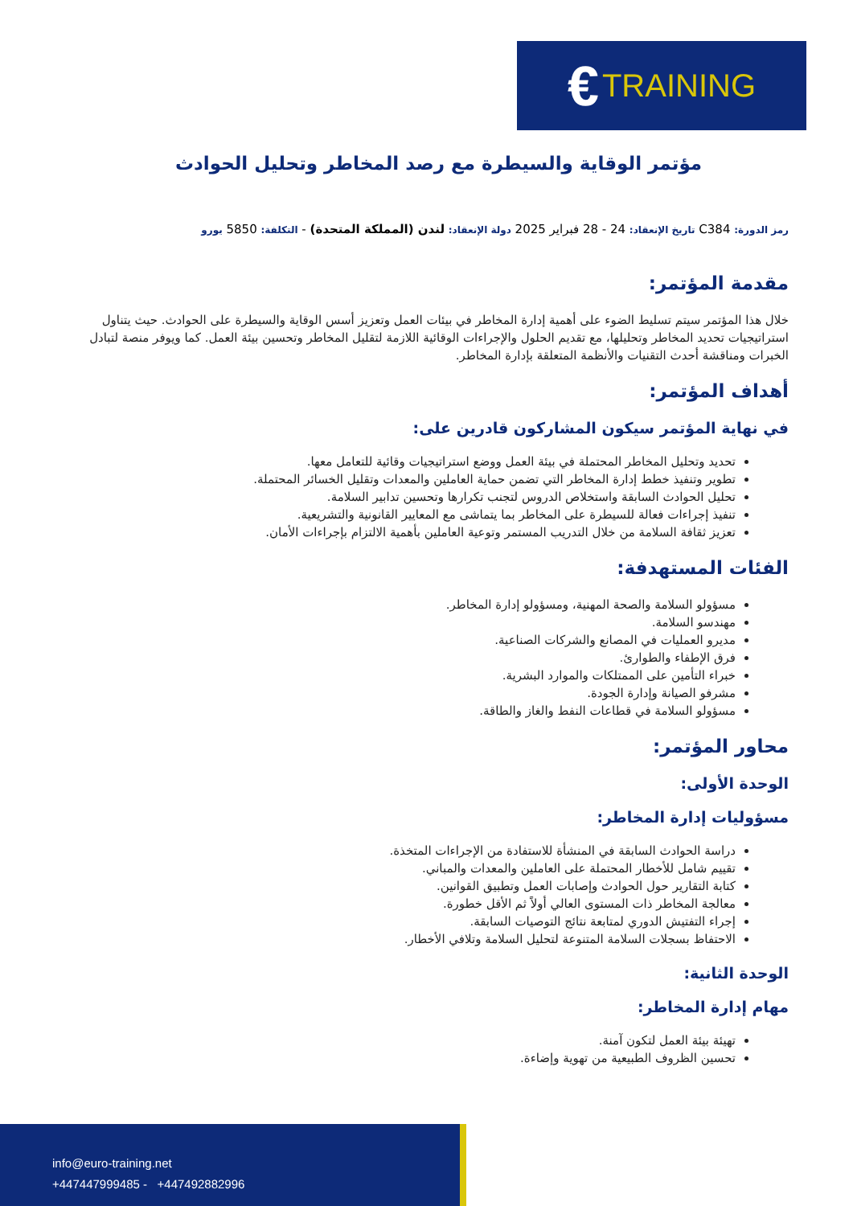€ TRAINING
مؤتمر الوقاية والسيطرة مع رصد المخاطر وتحليل الحوادث
رمز الدورة: C384 تاريخ الإنعقاد: 24 - 28 فبراير 2025 دولة الإنعقاد: لندن (المملكة المتحدة) - التكلفة: 5850 يورو
مقدمة المؤتمر:
خلال هذا المؤتمر سيتم تسليط الضوء على أهمية إدارة المخاطر في بيئات العمل وتعزيز أسس الوقاية والسيطرة على الحوادث. حيث يتناول استراتيجيات تحديد المخاطر وتحليلها، مع تقديم الحلول والإجراءات الوقائية اللازمة لتقليل المخاطر وتحسين بيئة العمل. كما ويوفر منصة لتبادل الخبرات ومناقشة أحدث التقنيات والأنظمة المتعلقة بإدارة المخاطر.
أهداف المؤتمر:
في نهاية المؤتمر سيكون المشاركون قادرين على:
تحديد وتحليل المخاطر المحتملة في بيئة العمل ووضع استراتيجيات وقائية للتعامل معها.
تطوير وتنفيذ خطط إدارة المخاطر التي تضمن حماية العاملين والمعدات وتقليل الخسائر المحتملة.
تحليل الحوادث السابقة واستخلاص الدروس لتجنب تكرارها وتحسين تدابير السلامة.
تنفيذ إجراءات فعالة للسيطرة على المخاطر بما يتماشى مع المعايير القانونية والتشريعية.
تعزيز ثقافة السلامة من خلال التدريب المستمر وتوعية العاملين بأهمية الالتزام بإجراءات الأمان.
الفئات المستهدفة:
مسؤولو السلامة والصحة المهنية، ومسؤولو إدارة المخاطر.
مهندسو السلامة.
مديرو العمليات في المصانع والشركات الصناعية.
فرق الإطفاء والطوارئ.
خبراء التأمين على الممتلكات والموارد البشرية.
مشرفو الصيانة وإدارة الجودة.
مسؤولو السلامة في قطاعات النفط والغاز والطاقة.
محاور المؤتمر:
الوحدة الأولى:
مسؤوليات إدارة المخاطر:
دراسة الحوادث السابقة في المنشأة للاستفادة من الإجراءات المتخذة.
تقييم شامل للأخطار المحتملة على العاملين والمعدات والمباني.
كتابة التقارير حول الحوادث وإصابات العمل وتطبيق القوانين.
معالجة المخاطر ذات المستوى العالي أولاً ثم الأقل خطورة.
إجراء التفتيش الدوري لمتابعة نتائج التوصيات السابقة.
الاحتفاظ بسجلات السلامة المتنوعة لتحليل السلامة وتلافي الأخطار.
الوحدة الثانية:
مهام إدارة المخاطر:
تهيئة بيئة العمل لتكون آمنة.
تحسين الظروف الطبيعية من تهوية وإضاءة.
info@euro-training.net
+447447999485 - +447492882996